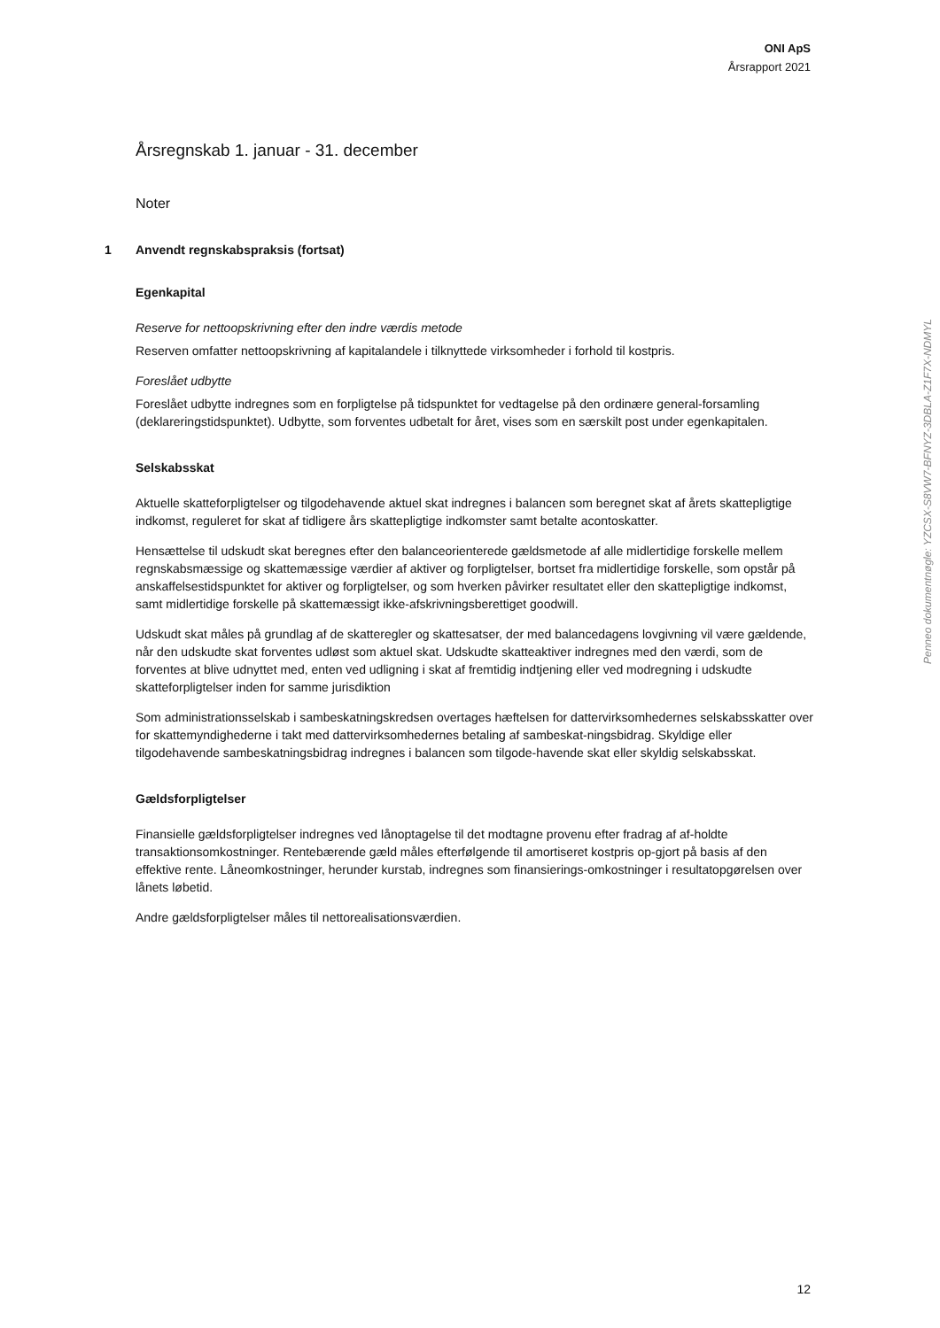ONI ApS
Årsrapport 2021
Årsregnskab 1. januar - 31. december
Noter
1 Anvendt regnskabspraksis (fortsat)
Egenkapital
Reserve for nettoopskrivning efter den indre værdis metode
Reserven omfatter nettoopskrivning af kapitalandele i tilknyttede virksomheder i forhold til kostpris.
Foreslået udbytte
Foreslået udbytte indregnes som en forpligtelse på tidspunktet for vedtagelse på den ordinære general-forsamling (deklareringstidspunktet). Udbytte, som forventes udbetalt for året, vises som en særskilt post under egenkapitalen.
Selskabsskat
Aktuelle skatteforpligtelser og tilgodehavende aktuel skat indregnes i balancen som beregnet skat af årets skattepligtige indkomst, reguleret for skat af tidligere års skattepligtige indkomster samt betalte acontoskatter.
Hensættelse til udskudt skat beregnes efter den balanceorienterede gældsmetode af alle midlertidige forskelle mellem regnskabsmæssige og skattemæssige værdier af aktiver og forpligtelser, bortset fra midlertidige forskelle, som opstår på anskaffelsestidspunktet for aktiver og forpligtelser, og som hverken påvirker resultatet eller den skattepligtige indkomst, samt midlertidige forskelle på skattemæssigt ikke-afskrivningsberettiget goodwill.
Udskudt skat måles på grundlag af de skatteregler og skattesatser, der med balancedagens lovgivning vil være gældende, når den udskudte skat forventes udløst som aktuel skat. Udskudte skatteaktiver indregnes med den værdi, som de forventes at blive udnyttet med, enten ved udligning i skat af fremtidig indtjening eller ved modregning i udskudte skatteforpligtelser inden for samme jurisdiktion
Som administrationsselskab i sambeskatningskredsen overtages hæftelsen for dattervirksomhedernes selskabsskatter over for skattemyndighederne i takt med dattervirksomhedernes betaling af sambeskat-ningsbidrag. Skyldige eller tilgodehavende sambeskatningsbidrag indregnes i balancen som tilgode-havende skat eller skyldig selskabsskat.
Gældsforpligtelser
Finansielle gældsforpligtelser indregnes ved lånoptagelse til det modtagne provenu efter fradrag af af-holdte transaktionsomkostninger. Rentebærende gæld måles efterfølgende til amortiseret kostpris op-gjort på basis af den effektive rente. Låneomkostninger, herunder kurstab, indregnes som finansierings-omkostninger i resultatopgørelsen over lånets løbetid.
Andre gældsforpligtelser måles til nettorealisationsværdien.
Penneo dokumentnøgle: YZCSX-S8VW7-BFNYZ-3DBLA-Z1F7X-NDMYL
12